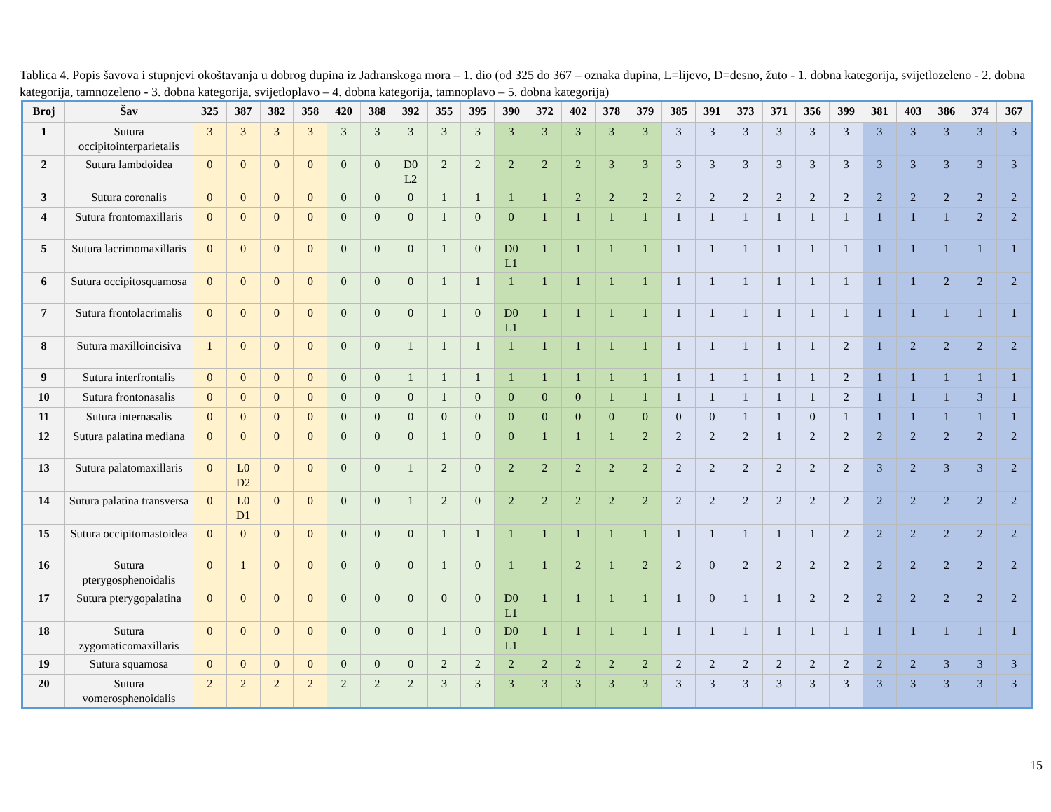Tablica 4. Popis šavova i stupnjevi okoštavanja u dobrog dupina iz Jadranskoga mora – 1. dio (od 325 do 367 – oznaka dupina, L=lijevo, D=desno, žuto - 1. dobna kategorija, svijetlozeleno - 2. dobna kategorija, tamnozeleno - 3. dobna kategorija, svijetloplavo – 4. dobna kategorija, tamnoplavo – 5. dobna kategorija)
| Broj | Šav | 325 | 387 | 382 | 358 | 420 | 388 | 392 | 355 | 395 | 390 | 372 | 402 | 378 | 379 | 385 | 391 | 373 | 371 | 356 | 399 | 381 | 403 | 386 | 374 | 367 |
| --- | --- | --- | --- | --- | --- | --- | --- | --- | --- | --- | --- | --- | --- | --- | --- | --- | --- | --- | --- | --- | --- | --- | --- | --- | --- | --- |
| 1 | Sutura occipitointerparietalis | 3 | 3 | 3 | 3 | 3 | 3 | 3 | 3 | 3 | 3 | 3 | 3 | 3 | 3 | 3 | 3 | 3 | 3 | 3 | 3 | 3 | 3 | 3 | 3 | 3 |
| 2 | Sutura lambdoidea | 0 | 0 | 0 | 0 | 0 | 0 | D0 L2 | 2 | 2 | 2 | 2 | 2 | 3 | 3 | 3 | 3 | 3 | 3 | 3 | 3 | 3 | 3 | 3 | 3 | 3 |
| 3 | Sutura coronalis | 0 | 0 | 0 | 0 | 0 | 0 | 0 | 1 | 1 | 1 | 1 | 2 | 2 | 2 | 2 | 2 | 2 | 2 | 2 | 2 | 2 | 2 | 2 | 2 | 2 |
| 4 | Sutura frontomaxillaris | 0 | 0 | 0 | 0 | 0 | 0 | 0 | 1 | 0 | 0 | 1 | 1 | 1 | 1 | 1 | 1 | 1 | 1 | 1 | 1 | 1 | 1 | 1 | 2 | 2 |
| 5 | Sutura lacrimomaxillaris | 0 | 0 | 0 | 0 | 0 | 0 | 0 | 1 | 0 | D0 L1 | 1 | 1 | 1 | 1 | 1 | 1 | 1 | 1 | 1 | 1 | 1 | 1 | 1 | 1 | 1 |
| 6 | Sutura occipitosquamosa | 0 | 0 | 0 | 0 | 0 | 0 | 0 | 1 | 1 | 1 | 1 | 1 | 1 | 1 | 1 | 1 | 1 | 1 | 1 | 1 | 1 | 1 | 2 | 2 | 2 |
| 7 | Sutura frontolacrimalis | 0 | 0 | 0 | 0 | 0 | 0 | 0 | 1 | 0 | D0 L1 | 1 | 1 | 1 | 1 | 1 | 1 | 1 | 1 | 1 | 1 | 1 | 1 | 1 | 1 | 1 |
| 8 | Sutura maxilloincisiva | 1 | 0 | 0 | 0 | 0 | 0 | 1 | 1 | 1 | 1 | 1 | 1 | 1 | 1 | 1 | 1 | 1 | 1 | 1 | 2 | 1 | 2 | 2 | 2 | 2 |
| 9 | Sutura interfrontalis | 0 | 0 | 0 | 0 | 0 | 0 | 1 | 1 | 1 | 1 | 1 | 1 | 1 | 1 | 1 | 1 | 1 | 1 | 1 | 2 | 1 | 1 | 1 | 1 | 1 |
| 10 | Sutura frontonasalis | 0 | 0 | 0 | 0 | 0 | 0 | 0 | 1 | 0 | 0 | 0 | 0 | 1 | 1 | 1 | 1 | 1 | 1 | 1 | 2 | 1 | 1 | 1 | 3 | 1 |
| 11 | Sutura internasalis | 0 | 0 | 0 | 0 | 0 | 0 | 0 | 0 | 0 | 0 | 0 | 0 | 0 | 0 | 0 | 0 | 1 | 1 | 0 | 1 | 1 | 1 | 1 | 1 | 1 |
| 12 | Sutura palatina mediana | 0 | 0 | 0 | 0 | 0 | 0 | 0 | 1 | 0 | 0 | 1 | 1 | 1 | 2 | 2 | 2 | 2 | 1 | 2 | 2 | 2 | 2 | 2 | 2 | 2 |
| 13 | Sutura palatomaxillaris | 0 | L0 D2 | 0 | 0 | 0 | 0 | 1 | 2 | 0 | 2 | 2 | 2 | 2 | 2 | 2 | 2 | 2 | 2 | 2 | 2 | 3 | 2 | 3 | 3 | 2 |
| 14 | Sutura palatina transversa | 0 | L0 D1 | 0 | 0 | 0 | 0 | 1 | 2 | 0 | 2 | 2 | 2 | 2 | 2 | 2 | 2 | 2 | 2 | 2 | 2 | 2 | 2 | 2 | 2 | 2 |
| 15 | Sutura occipitomastoidea | 0 | 0 | 0 | 0 | 0 | 0 | 0 | 1 | 1 | 1 | 1 | 1 | 1 | 1 | 1 | 1 | 1 | 1 | 1 | 2 | 2 | 2 | 2 | 2 | 2 |
| 16 | Sutura pterygosphenoidalis | 0 | 1 | 0 | 0 | 0 | 0 | 0 | 1 | 0 | 1 | 1 | 2 | 1 | 2 | 2 | 0 | 2 | 2 | 2 | 2 | 2 | 2 | 2 | 2 | 2 |
| 17 | Sutura pterygopalatina | 0 | 0 | 0 | 0 | 0 | 0 | 0 | 0 | 0 | D0 L1 | 1 | 1 | 1 | 1 | 1 | 0 | 1 | 1 | 2 | 2 | 2 | 2 | 2 | 2 | 2 |
| 18 | Sutura zygomaticomaxillaris | 0 | 0 | 0 | 0 | 0 | 0 | 0 | 1 | 0 | D0 L1 | 1 | 1 | 1 | 1 | 1 | 1 | 1 | 1 | 1 | 1 | 1 | 1 | 1 | 1 | 1 |
| 19 | Sutura squamosa | 0 | 0 | 0 | 0 | 0 | 0 | 0 | 2 | 2 | 2 | 2 | 2 | 2 | 2 | 2 | 2 | 2 | 2 | 2 | 2 | 2 | 2 | 3 | 3 | 3 |
| 20 | Sutura vomerosphenoidalis | 2 | 2 | 2 | 2 | 2 | 2 | 2 | 3 | 3 | 3 | 3 | 3 | 3 | 3 | 3 | 3 | 3 | 3 | 3 | 3 | 3 | 3 | 3 | 3 | 3 |
15